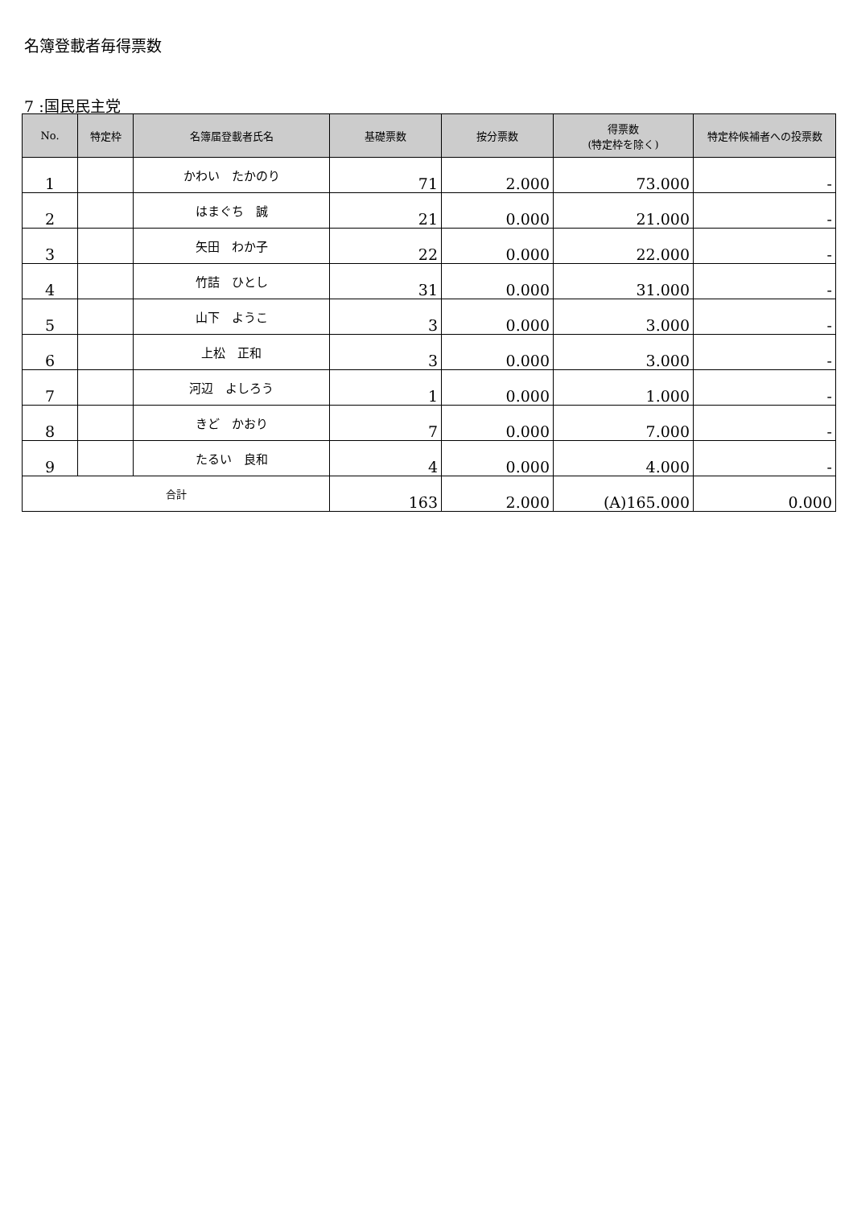名簿登載者毎得票数
7 :国民民主党
| No. | 特定枠 | 名簿届登載者氏名 | 基礎票数 | 按分票数 | 得票数 (特定枠を除く) | 特定枠候補者への投票数 |
| --- | --- | --- | --- | --- | --- | --- |
| 1 | | かわい たかのり | 71 | 2.000 | 73.000 | - |
| 2 | | はまぐち 誠 | 21 | 0.000 | 21.000 | - |
| 3 | | 矢田 わか子 | 22 | 0.000 | 22.000 | - |
| 4 | | 竹詰 ひとし | 31 | 0.000 | 31.000 | - |
| 5 | | 山下 ようこ | 3 | 0.000 | 3.000 | - |
| 6 | | 上松 正和 | 3 | 0.000 | 3.000 | - |
| 7 | | 河辺 よしろう | 1 | 0.000 | 1.000 | - |
| 8 | | きど かおり | 7 | 0.000 | 7.000 | - |
| 9 | | たるい 良和 | 4 | 0.000 | 4.000 | - |
| 合計 | | | 163 | 2.000 | (A)165.000 | 0.000 |